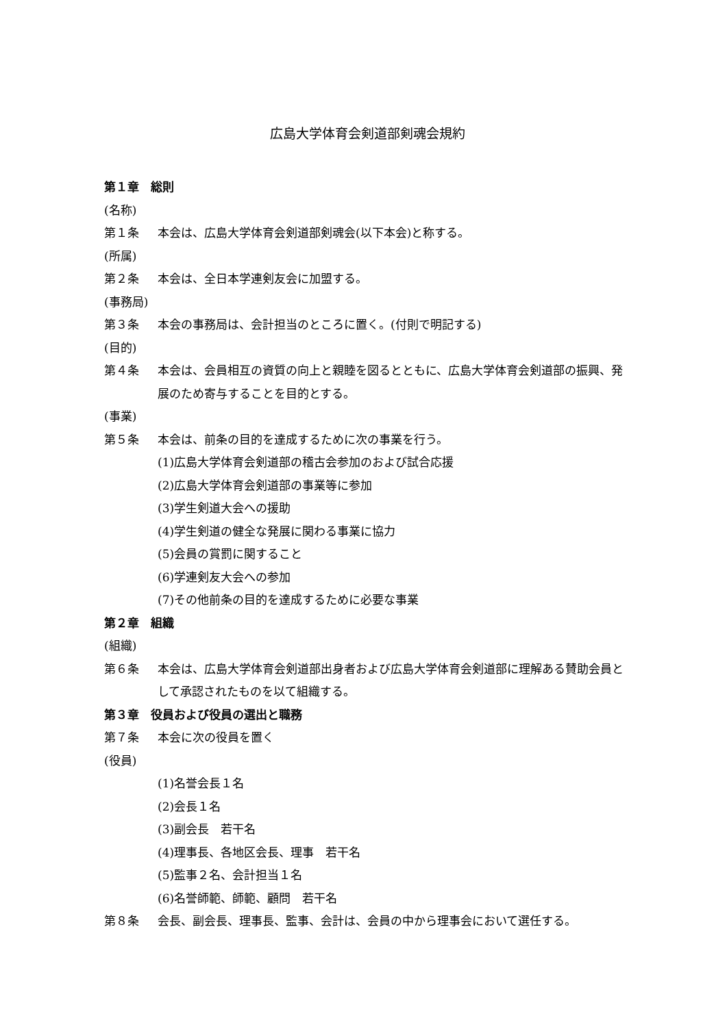広島大学体育会剣道部剣魂会規約
第１章　総則
(名称)
第１条 本会は、広島大学体育会剣道部剣魂会(以下本会)と称する。
(所属)
第２条 本会は、全日本学連剣友会に加盟する。
(事務局)
第３条 本会の事務局は、会計担当のところに置く。(付則で明記する)
(目的)
第４条 本会は、会員相互の資質の向上と親睦を図るとともに、広島大学体育会剣道部の振興、発展のため寄与することを目的とする。
(事業)
第５条 本会は、前条の目的を達成するために次の事業を行う。
(1)広島大学体育会剣道部の稽古会参加のおよび試合応援
(2)広島大学体育会剣道部の事業等に参加
(3)学生剣道大会への援助
(4)学生剣道の健全な発展に関わる事業に協力
(5)会員の賞罰に関すること
(6)学連剣友大会への参加
(7)その他前条の目的を達成するために必要な事業
第２章　組織
(組織)
第６条 本会は、広島大学体育会剣道部出身者および広島大学体育会剣道部に理解ある賛助会員として承認されたものを以て組織する。
第３章　役員および役員の選出と職務
第７条 本会に次の役員を置く
(役員)
(1)名誉会長１名
(2)会長１名
(3)副会長　若干名
(4)理事長、各地区会長、理事　若干名
(5)監事２名、会計担当１名
(6)名誉師範、師範、顧問　若干名
第８条 会長、副会長、理事長、監事、会計は、会員の中から理事会において選任する。